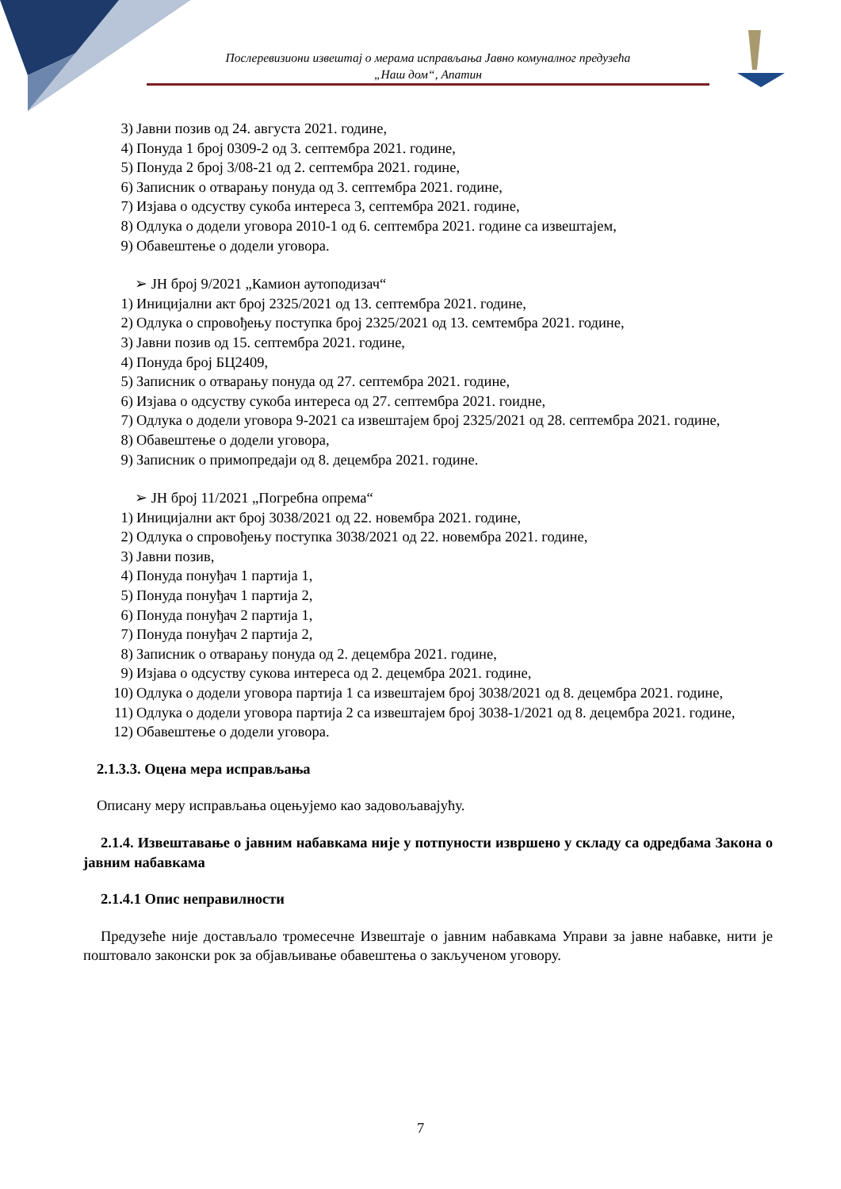Послеревизиони извештај о мерама исправљања Јавно комуналног предузећа
„Наш дом“, Апатин
3) Јавни позив од 24. августа 2021. године,
4) Понуда 1 број 0309-2 од 3. септембра 2021. године,
5) Понуда 2 број 3/08-21 од 2. септембра 2021. године,
6) Записник о отварању понуда од 3. септембра 2021. године,
7) Изјава о одсуству сукоба интереса 3, септембра 2021. године,
8) Одлука о додели уговора 2010-1 од 6. септембра 2021. године са извештајем,
9) Обавештење о додели уговора.
➢ ЈН број 9/2021 „Камион аутоподизач“
1) Иницијални акт број 2325/2021 од 13. септембра 2021. године,
2) Одлука о спровођењу поступка број 2325/2021 од 13. семтембра 2021. године,
3) Јавни позив од 15. септембра 2021. године,
4) Понуда број БЦ2409,
5) Записник о отварању понуда од 27. септембра 2021. године,
6) Изјава о одсуству сукоба интереса од 27. септембра 2021. гоидне,
7) Одлука о додели уговора 9-2021 са извештајем број 2325/2021 од 28. септембра 2021. године,
8) Обавештење о додели уговора,
9) Записник о примопредаји од 8. децембра 2021. године.
➢ ЈН број 11/2021 „Погребна опрема“
1) Иницијални акт број 3038/2021 од 22. новембра 2021. године,
2) Одлука о спровођењу поступка 3038/2021 од 22. новембра 2021. године,
3) Јавни позив,
4) Понуда понуђач 1 партија 1,
5) Понуда понуђач 1 партија 2,
6) Понуда понуђач 2 партија 1,
7) Понуда понуђач 2 партија 2,
8) Записник о отварању понуда од 2. децембра 2021. године,
9) Изјава о одсуству сукова интереса од 2. децембра 2021. године,
10) Одлука о додели уговора партија 1 са извештајем број 3038/2021 од 8. децембра 2021. године,
11) Одлука о додели уговора партија 2 са извештајем број 3038-1/2021 од 8. децембра 2021. године,
12) Обавештење о додели уговора.
2.1.3.3. Оцена мера исправљања
Описану меру исправљања оцењујемо као задовољавајућу.
2.1.4. Извештавање о јавним набавкама није у потпуности извршено у складу са одредбама Закона о јавним набавкама
2.1.4.1 Опис неправилности
Предузеће није достављало тромесечне Извештаје о јавним набавкама Управи за јавне набавке, нити је поштовало законски рок за објављивање обавештења о закљученом уговору.
7